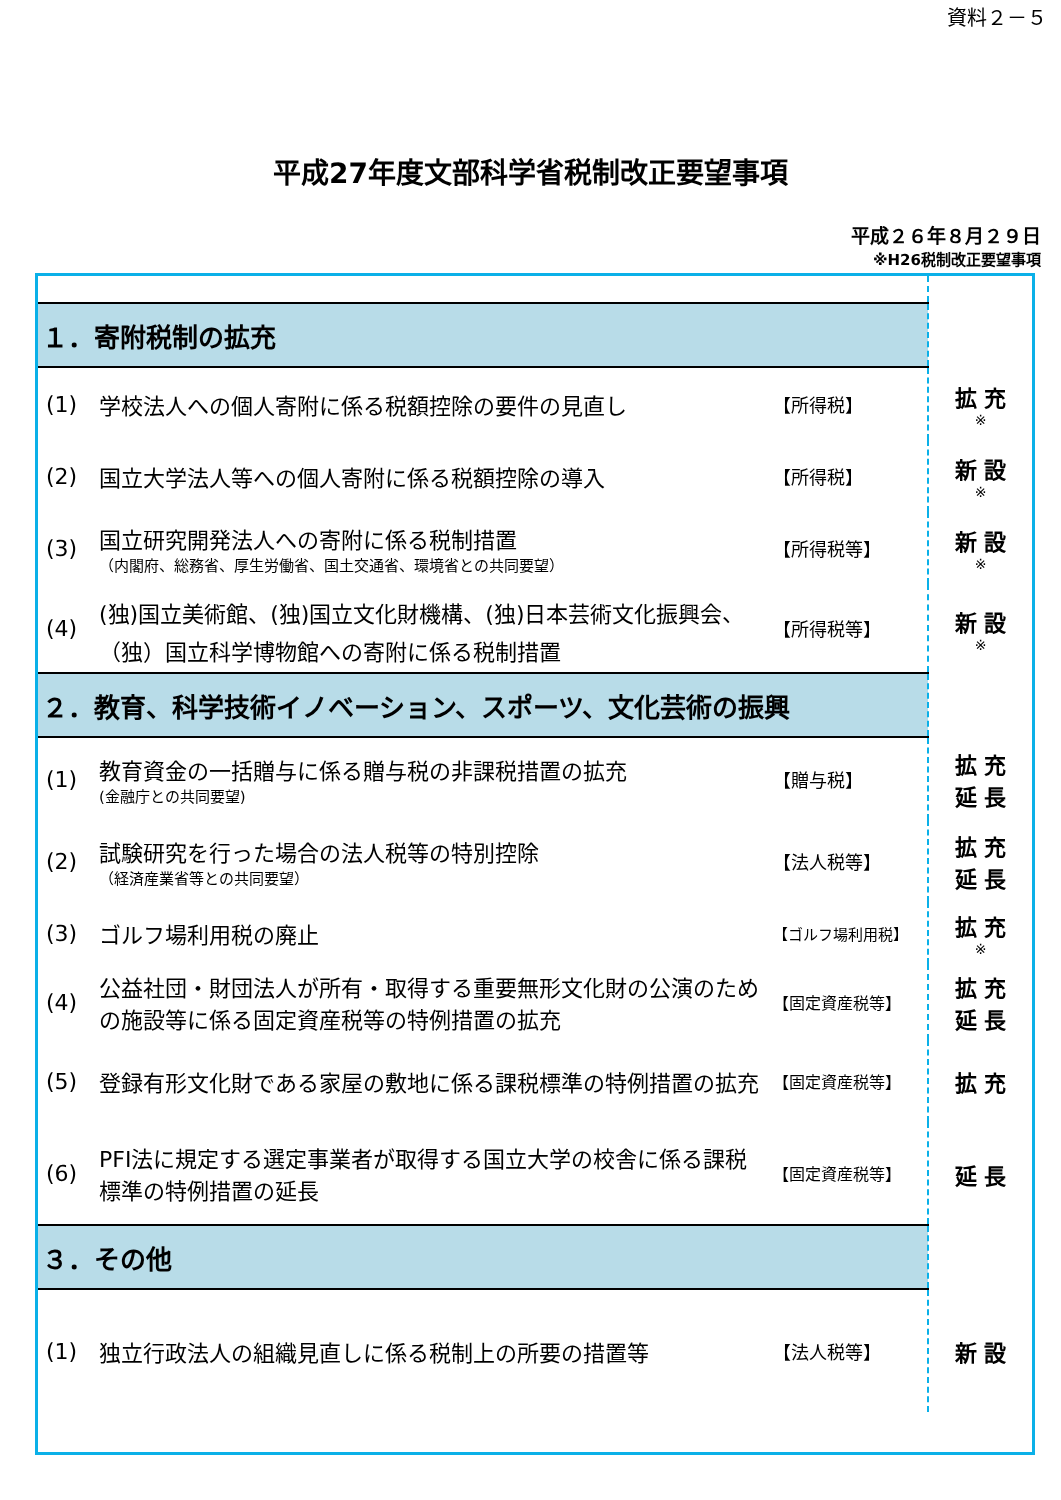資料２－５
平成27年度文部科学省税制改正要望事項
平成２６年８月２９日
※H26税制改正要望事項
| １．寄附税制の拡充 | | | |
| (1) | 学校法人への個人寄附に係る税額控除の要件の見直し | 【所得税】 | 拡 充 ※ |
| (2) | 国立大学法人等への個人寄附に係る税額控除の導入 | 【所得税】 | 新 設 ※ |
| (3) | 国立研究開発法人への寄附に係る税制措置 （内閣府、総務省、厚生労働省、国土交通省、環境省との共同要望） | 【所得税等】 | 新 設 ※ |
| (4) | (独)国立美術館、(独)国立文化財機構、(独)日本芸術文化振興会、（独）国立科学博物館への寄附に係る税制措置 | 【所得税等】 | 新 設 ※ |
| ２．教育、科学技術イノベーション、スポーツ、文化芸術の振興 | | | |
| (1) | 教育資金の一括贈与に係る贈与税の非課税措置の拡充 (金融庁との共同要望) | 【贈与税】 | 拡 充 延 長 |
| (2) | 試験研究を行った場合の法人税等の特別控除 （経済産業省等との共同要望） | 【法人税等】 | 拡 充 延 長 |
| (3) | ゴルフ場利用税の廃止 | 【ゴルフ場利用税】 | 拡 充 ※ |
| (4) | 公益社団・財団法人が所有・取得する重要無形文化財の公演のための施設等に係る固定資産税等の特例措置の拡充 | 【固定資産税等】 | 拡 充 延 長 |
| (5) | 登録有形文化財である家屋の敷地に係る課税標準の特例措置の拡充 | 【固定資産税等】 | 拡 充 |
| (6) | PFI法に規定する選定事業者が取得する国立大学の校舎に係る課税標準の特例措置の延長 | 【固定資産税等】 | 延 長 |
| ３．その他 | | | |
| (1) | 独立行政法人の組織見直しに係る税制上の所要の措置等 | 【法人税等】 | 新 設 |